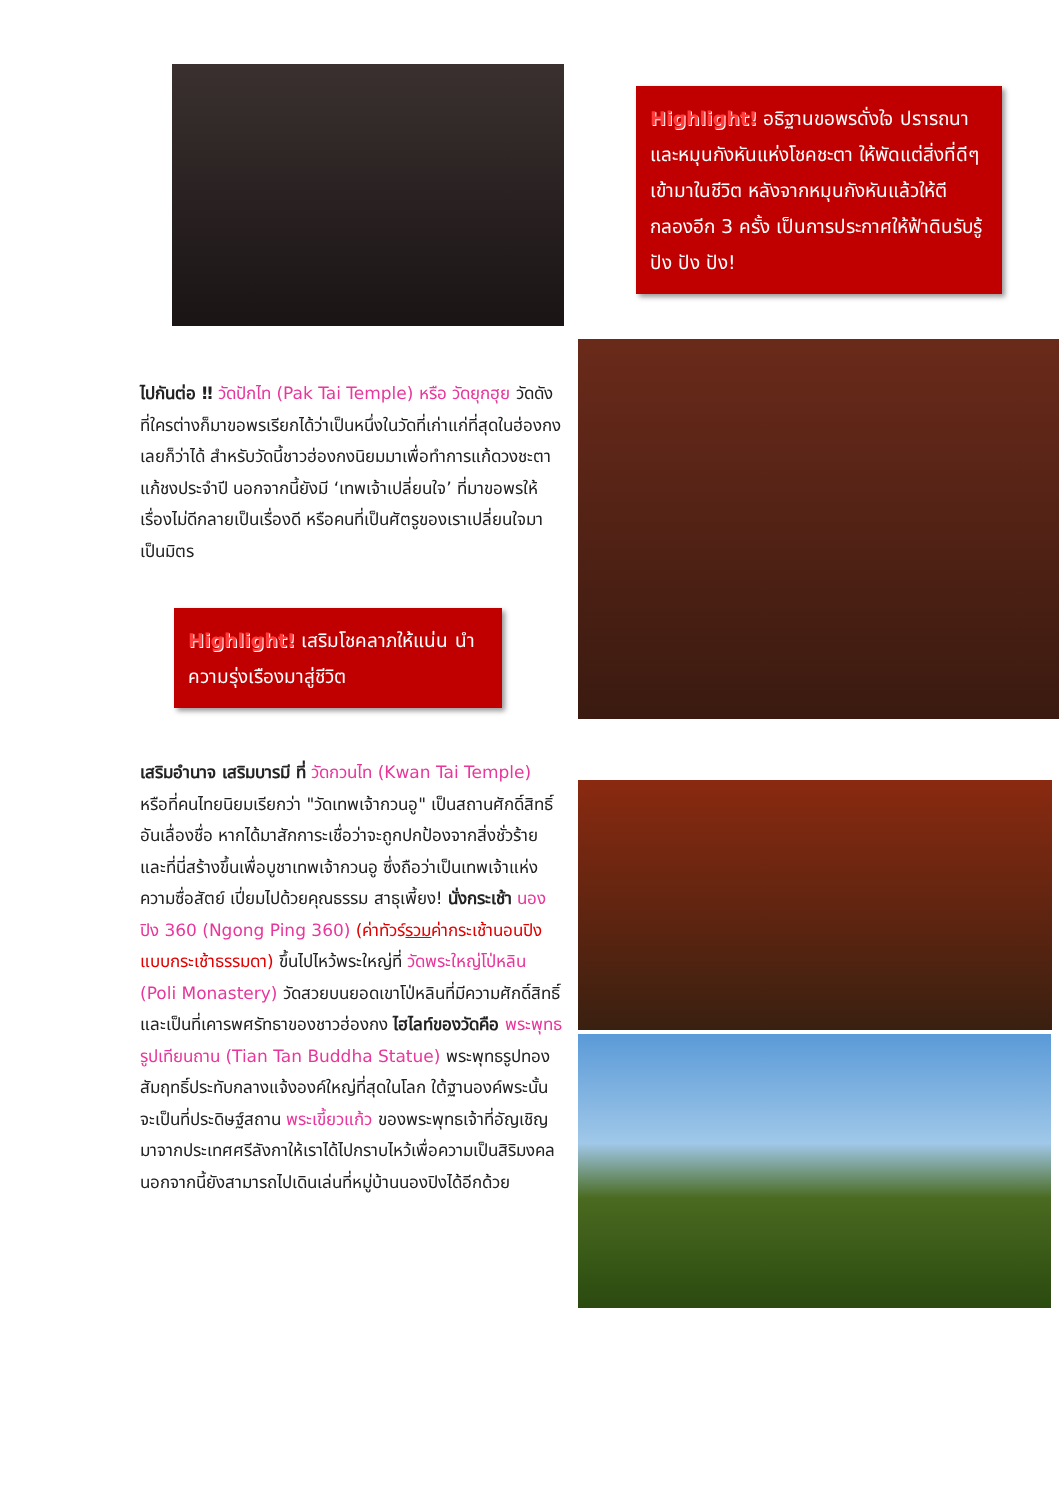Highlight! อธิฐานขอพรดั่งใจ ปรารถนาและหมุนกังหันแห่งโชคชะตา ให้พัดแต่สิ่งที่ดีๆ เข้ามาในชีวิต หลังจากหมุนกังหันแล้วให้ตีกลองอีก 3 ครั้ง เป็นการประกาศให้ฟ้าดินรับรู้ ปัง ปัง ปัง!
ไปกันต่อ ‼ วัดปักไท (Pak Tai Temple) หรือ วัดยุกฮุย วัดดังที่ใครต่างก็มาขอพรเรียกได้ว่าเป็นหนึ่งในวัดที่เก่าแก่ที่สุดในฮ่องกงเลยก็ว่าได้ สำหรับวัดนี้ชาวฮ่องกงนิยมมาเพื่อทำการแก้ดวงชะตา แก้ชงประจำปี นอกจากนี้ยังมี ‘เทพเจ้าเปลี่ยนใจ’ ที่มาขอพรให้เรื่องไม่ดีกลายเป็นเรื่องดี หรือคนที่เป็นศัตรูของเราเปลี่ยนใจมาเป็นมิตร
Highlight! เสริมโชคลาภให้แน่น นำความรุ่งเรืองมาสู่ชีวิต
เสริมอำนาจ เสริมบารมี ที่ วัดกวนไท (Kwan Tai Temple) หรือที่คนไทยนิยมเรียกว่า "วัดเทพเจ้ากวนอู" เป็นสถานศักดิ์สิทธิ์อันเลื่องชื่อ หากได้มาสักการะเชื่อว่าจะถูกปกป้องจากสิ่งชั่วร้าย และที่นี่สร้างขึ้นเพื่อบูชาเทพเจ้ากวนอู ซึ่งถือว่าเป็นเทพเจ้าแห่งความซื่อสัตย์ เปี่ยมไปด้วยคุณธรรม สาธุเพี้ยง! นั่งกระเช้า นองปิง 360 (Ngong Ping 360) (ค่าทัวร์รวมค่ากระเช้านอนปิง แบบกระเช้าธรรมดา) ขึ้นไปไหว้พระใหญ่ที่ วัดพระใหญ่โป่หลิน (Poli Monastery) วัดสวยบนยอดเขาโป่หลินที่มีความศักดิ์สิทธิ์ และเป็นที่เคารพศรัทธาของชาวฮ่องกง ไฮไลท์ของวัดคือ พระพุทธรูปเทียนถาน (Tian Tan Buddha Statue) พระพุทธรูปทองสัมฤทธิ์ประทับกลางแจ้งองค์ใหญ่ที่สุดในโลก ใต้ฐานองค์พระนั้นจะเป็นที่ประดิษฐ์สถาน พระเขี้ยวแก้ว ของพระพุทธเจ้าที่อัญเชิญมาจากประเทศศรีลังกาให้เราได้ไปกราบไหว้เพื่อความเป็นสิริมงคล นอกจากนี้ยังสามารถไปเดินเล่นที่หมู่บ้านนองปิงได้อีกด้วย